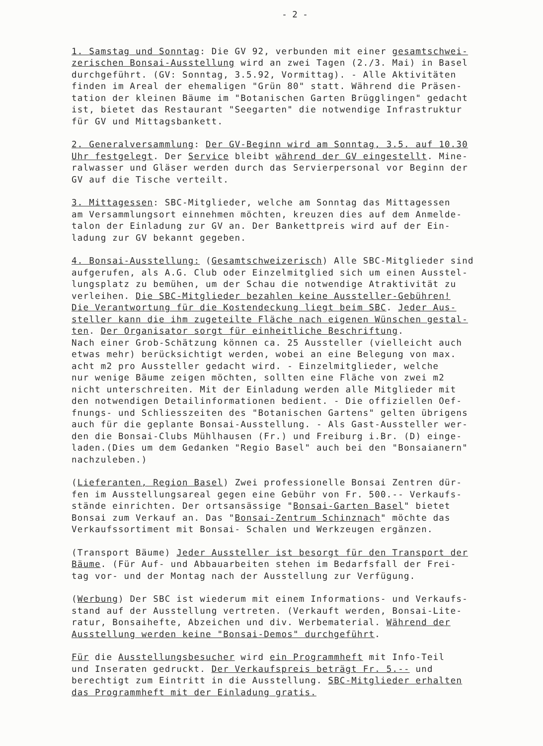- 2 -
1. Samstag und Sonntag: Die GV 92, verbunden mit einer gesamtschwei- zerischen Bonsai-Ausstellung wird an zwei Tagen (2./3. Mai) in Basel durchgeführt. (GV: Sonntag, 3.5.92, Vormittag). - Alle Aktivitäten finden im Areal der ehemaligen "Grün 80" statt. Während die Präsen- tation der kleinen Bäume im "Botanischen Garten Brügglingen" gedacht ist, bietet das Restaurant "Seegarten" die notwendige Infrastruktur für GV und Mittagsbankett.
2. Generalversammlung: Der GV-Beginn wird am Sonntag, 3.5. auf 10.30 Uhr festgelegt. Der Service bleibt während der GV eingestellt. Mine- ralwasser und Gläser werden durch das Servierpersonal vor Beginn der GV auf die Tische verteilt.
3. Mittagessen: SBC-Mitglieder, welche am Sonntag das Mittagessen am Versammlungsort einnehmen möchten, kreuzen dies auf dem Anmelde- talon der Einladung zur GV an. Der Bankettpreis wird auf der Ein- ladung zur GV bekannt gegeben.
4. Bonsai-Ausstellung: (Gesamtschweizerisch) Alle SBC-Mitglieder sind aufgerufen, als A.G. Club oder Einzelmitglied sich um einen Ausstel- lungsplatz zu bemühen, um der Schau die notwendige Atraktivität zu verleihen. Die SBC-Mitglieder bezahlen keine Aussteller-Gebühren! Die Verantwortung für die Kostendeckung liegt beim SBC. Jeder Aus- steller kann die ihm zugeteilte Fläche nach eigenen Wünschen gestal- ten. Der Organisator sorgt für einheitliche Beschriftung. Nach einer Grob-Schätzung können ca. 25 Aussteller (vielleicht auch etwas mehr) berücksichtigt werden, wobei an eine Belegung von max. acht m2 pro Aussteller gedacht wird. - Einzelmitglieder, welche nur wenige Bäume zeigen möchten, sollten eine Fläche von zwei m2 nicht unterschreiten. Mit der Einladung werden alle Mitglieder mit den notwendigen Detailinformationen bedient. - Die offiziellen Oef- fnungs- und Schliesszeiten des "Botanischen Gartens" gelten übrigens auch für die geplante Bonsai-Ausstellung. - Als Gast-Aussteller wer- den die Bonsai-Clubs Mühlhausen (Fr.) und Freiburg i.Br. (D) einge- laden.(Dies um dem Gedanken "Regio Basel" auch bei den "Bonsaianern" nachzuleben.)
(Lieferanten, Region Basel) Zwei professionelle Bonsai Zentren dür- fen im Ausstellungsareal gegen eine Gebühr von Fr. 500.-- Verkaufs- stände einrichten. Der ortsansässige "Bonsai-Garten Basel" bietet Bonsai zum Verkauf an. Das "Bonsai-Zentrum Schinznach" möchte das Verkaufssortiment mit Bonsai- Schalen und Werkzeugen ergänzen.
(Transport Bäume) Jeder Aussteller ist besorgt für den Transport der Bäume. (Für Auf- und Abbauarbeiten stehen im Bedarfsfall der Frei- tag vor- und der Montag nach der Ausstellung zur Verfügung.
(Werbung) Der SBC ist wiederum mit einem Informations- und Verkaufs- stand auf der Ausstellung vertreten. (Verkauft werden, Bonsai-Lite- ratur, Bonsaihefte, Abzeichen und div. Werbematerial. Während der Ausstellung werden keine "Bonsai-Demos" durchgeführt.
Für die Ausstellungsbesucher wird ein Programmheft mit Info-Teil und Inseraten gedruckt. Der Verkaufspreis beträgt Fr. 5.-- und berechtigt zum Eintritt in die Ausstellung. SBC-Mitglieder erhalten das Programmheft mit der Einladung gratis.